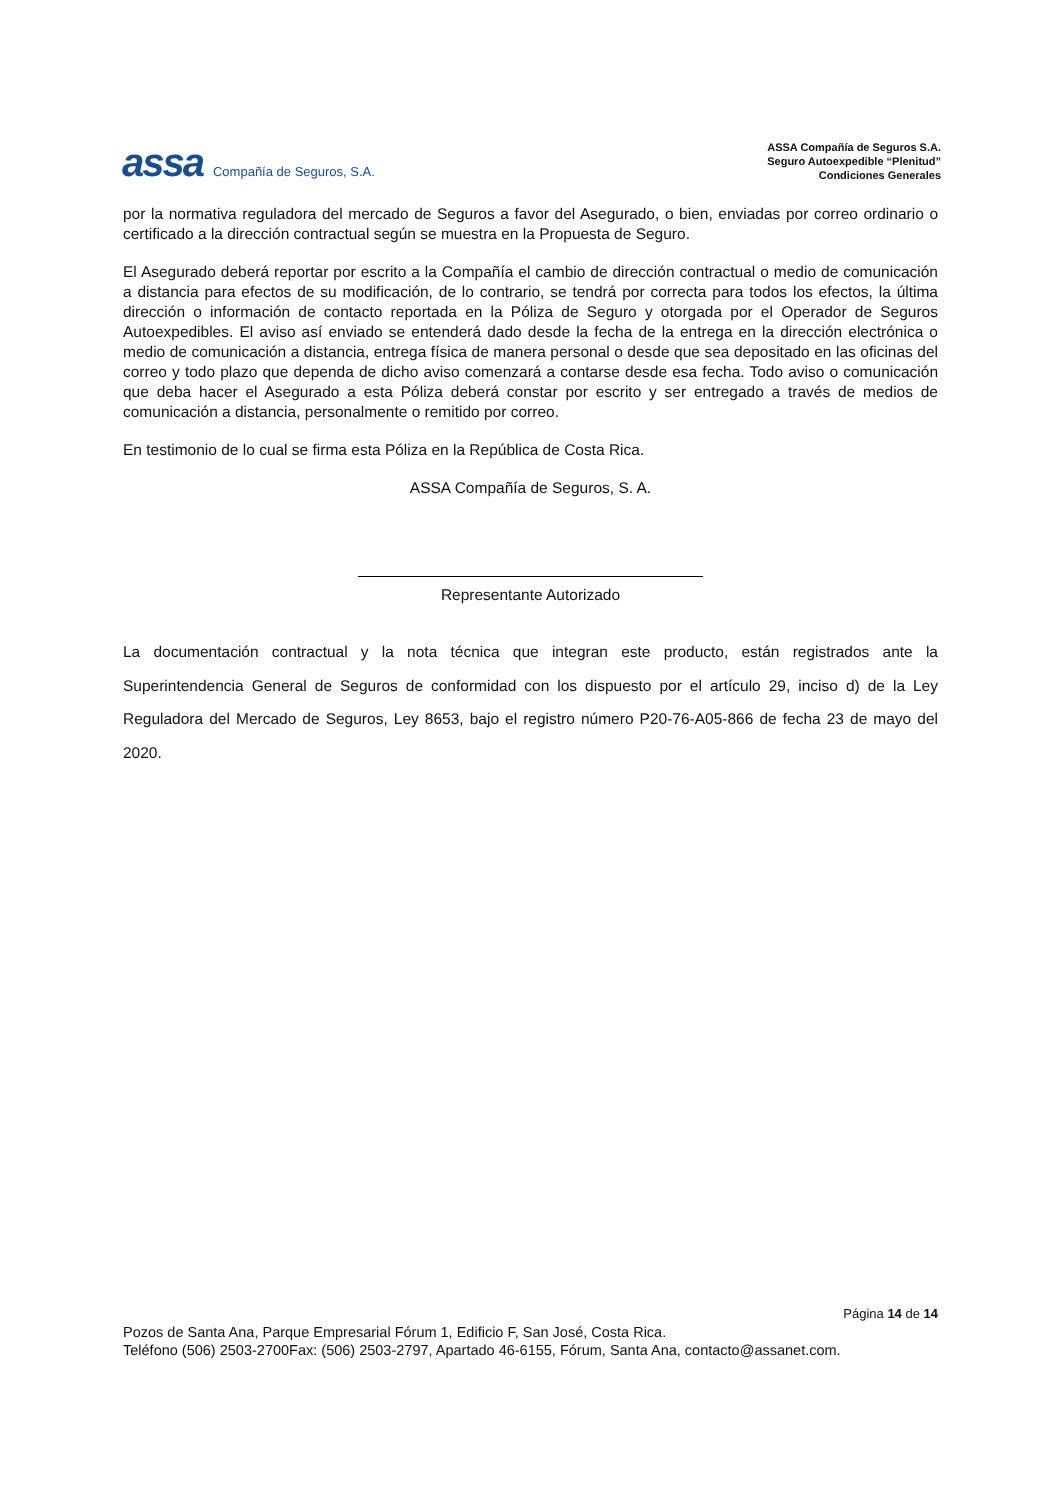assa Compañía de Seguros, S.A.
ASSA Compañía de Seguros S.A.
Seguro Autoexpedible “Plenitud”
Condiciones Generales
por la normativa reguladora del mercado de Seguros a favor del Asegurado, o bien, enviadas por correo ordinario o certificado a la dirección contractual según se muestra en la Propuesta de Seguro.
El Asegurado deberá reportar por escrito a la Compañía el cambio de dirección contractual o medio de comunicación a distancia para efectos de su modificación, de lo contrario, se tendrá por correcta para todos los efectos, la última dirección o información de contacto reportada en la Póliza de Seguro y otorgada por el Operador de Seguros Autoexpedibles. El aviso así enviado se entenderá dado desde la fecha de la entrega en la dirección electrónica o medio de comunicación a distancia, entrega física de manera personal o desde que sea depositado en las oficinas del correo y todo plazo que dependa de dicho aviso comenzará a contarse desde esa fecha. Todo aviso o comunicación que deba hacer el Asegurado a esta Póliza deberá constar por escrito y ser entregado a través de medios de comunicación a distancia, personalmente o remitido por correo.
En testimonio de lo cual se firma esta Póliza en la República de Costa Rica.
ASSA Compañía de Seguros, S. A.
Representante Autorizado
La documentación contractual y la nota técnica que integran este producto, están registrados ante la Superintendencia General de Seguros de conformidad con los dispuesto por el artículo 29, inciso d) de la Ley Reguladora del Mercado de Seguros, Ley 8653, bajo el registro número P20-76-A05-866 de fecha 23 de mayo del 2020.
Página 14 de 14
Pozos de Santa Ana, Parque Empresarial Fórum 1, Edificio F, San José, Costa Rica.
Teléfono (506) 2503-2700Fax: (506) 2503-2797, Apartado 46-6155, Fórum, Santa Ana, contacto@assanet.com.